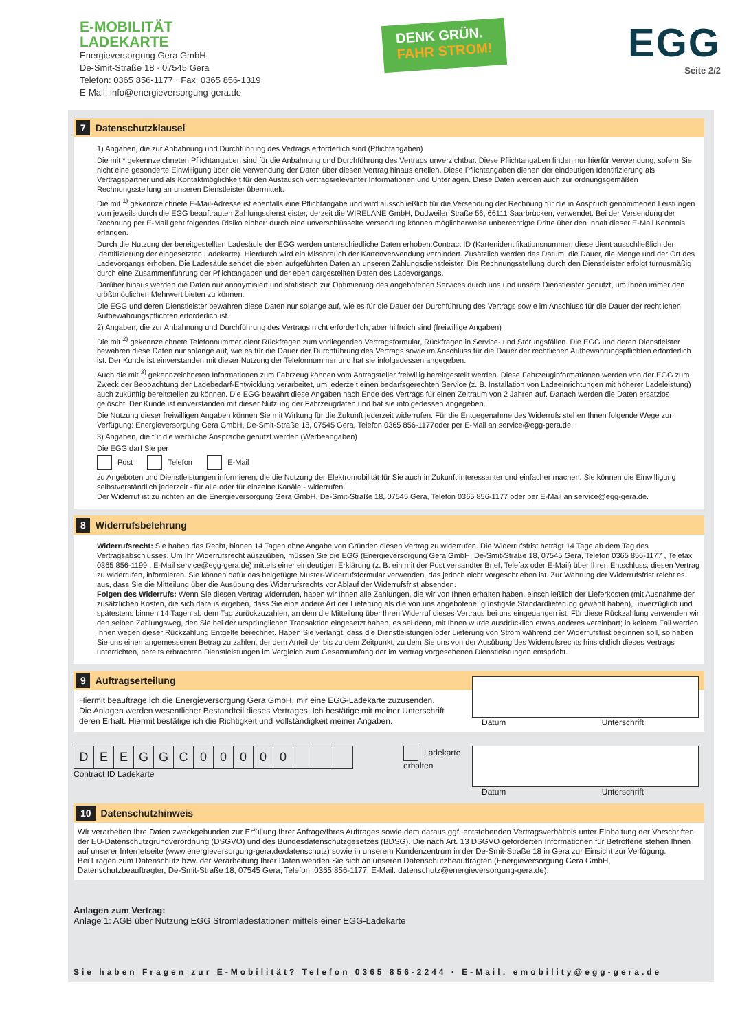E-MOBILITÄT
LADEKARTE
Energieversorgung Gera GmbH
De-Smit-Straße 18 · 07545 Gera
Telefon: 0365 856-1177 · Fax: 0365 856-1319
E-Mail: info@energieversorgung-gera.de
DENK GRÜN.
FAHR STROM!
EGG
Seite 2/2
7 Datenschutzklausel
1) Angaben, die zur Anbahnung und Durchführung des Vertrags erforderlich sind (Pflichtangaben)
Die mit * gekennzeichneten Pflichtangaben sind für die Anbahnung und Durchführung des Vertrags unverzichtbar. Diese Pflichtangaben finden nur hierfür Verwendung, sofern Sie nicht eine gesonderte Einwilligung über die Verwendung der Daten über diesen Vertrag hinaus erteilen. Diese Pflichtangaben dienen der eindeutigen Identifizierung als Vertragspartner und als Kontaktmöglichkeit für den Austausch vertragsrelevanter Informationen und Unterlagen. Diese Daten werden auch zur ordnungsgemäßen Rechnungsstellung an unseren Dienstleister übermittelt.
Die mit <sup>1)</sup> gekennzeichnete E-Mail-Adresse ist ebenfalls eine Pflichtangabe und wird ausschließlich für die Versendung der Rechnung für die in Anspruch genommenen Leistungen vom jeweils durch die EGG beauftragten Zahlungsdienstleister, derzeit die WIRELANE GmbH, Dudweiler Straße 56, 66111 Saarbrücken, verwendet. Bei der Versendung der Rechnung per E-Mail geht folgendes Risiko einher: durch eine unverschlüsselte Versendung können möglicherweise unberechtigte Dritte über den Inhalt dieser E-Mail Kenntnis erlangen.
Durch die Nutzung der bereitgestellten Ladesäule der EGG werden unterschiedliche Daten erhoben:Contract ID (Kartenidentifikationsnummer, diese dient ausschließlich der Identifizierung der eingesetzten Ladekarte). Hierdurch wird ein Missbrauch der Kartenverwendung verhindert. Zusätzlich werden das Datum, die Dauer, die Menge und der Ort des Ladevorgangs erhoben. Die Ladesäule sendet die eben aufgeführten Daten an unseren Zahlungsdienstleister. Die Rechnungsstellung durch den Dienstleister erfolgt turnusmäßig durch eine Zusammenführung der Pflichtangaben und der eben dargestellten Daten des Ladevorgangs.
Darüber hinaus werden die Daten nur anonymisiert und statistisch zur Optimierung des angebotenen Services durch uns und unsere Dienstleister genutzt, um Ihnen immer den größtmöglichen Mehrwert bieten zu können.
Die EGG und deren Dienstleister bewahren diese Daten nur solange auf, wie es für die Dauer der Durchführung des Vertrags sowie im Anschluss für die Dauer der rechtlichen Aufbewahrungspflichten erforderlich ist.
2) Angaben, die zur Anbahnung und Durchführung des Vertrags nicht erforderlich, aber hilfreich sind (freiwillige Angaben)
Die mit <sup>2)</sup> gekennzeichnete Telefonnummer dient Rückfragen zum vorliegenden Vertragsformular, Rückfragen in Service- und Störungsfällen. Die EGG und deren Dienstleister bewahren diese Daten nur solange auf, wie es für die Dauer der Durchführung des Vertrags sowie im Anschluss für die Dauer der rechtlichen Aufbewahrungspflichten erforderlich ist. Der Kunde ist einverstanden mit dieser Nutzung der Telefonnummer und hat sie infolgedessen angegeben.
Auch die mit <sup>3)</sup> gekennzeichneten Informationen zum Fahrzeug können vom Antragsteller freiwillig bereitgestellt werden. Diese Fahrzeuginformationen werden von der EGG zum Zweck der Beobachtung der Ladebedarf-Entwicklung verarbeitet, um jederzeit einen bedarfsgerechten Service (z. B. Installation von Ladeeinrichtungen mit höherer Ladeleistung) auch zukünftig bereitstellen zu können. Die EGG bewahrt diese Angaben nach Ende des Vertrags für einen Zeitraum von 2 Jahren auf. Danach werden die Daten ersatzlos gelöscht. Der Kunde ist einverstanden mit dieser Nutzung der Fahrzeugdaten und hat sie infolgedessen angegeben.
Die Nutzung dieser freiwilligen Angaben können Sie mit Wirkung für die Zukunft jederzeit widerrufen. Für die Entgegenahme des Widerrufs stehen Ihnen folgende Wege zur Verfügung: Energieversorgung Gera GmbH, De-Smit-Straße 18, 07545 Gera, Telefon 0365 856-1177oder per E-Mail an service@egg-gera.de.
3) Angaben, die für die werbliche Ansprache genutzt werden (Werbeangaben)
Die EGG darf Sie per
Post Telefon E-Mail
zu Angeboten und Dienstleistungen informieren, die die Nutzung der Elektromobilität für Sie auch in Zukunft interessanter und einfacher machen. Sie können die Einwilligung selbstverständlich jederzeit - für alle oder für einzelne Kanäle - widerrufen.
Der Widerruf ist zu richten an die Energieversorgung Gera GmbH, De-Smit-Straße 18, 07545 Gera, Telefon 0365 856-1177 oder per E-Mail an service@egg-gera.de.
8 Widerrufsbelehrung
Widerrufsrecht: Sie haben das Recht, binnen 14 Tagen ohne Angabe von Gründen diesen Vertrag zu widerrufen. Die Widerrufsfrist beträgt 14 Tage ab dem Tag des Vertragsabschlusses. Um Ihr Widerrufsrecht auszuüben, müssen Sie die EGG (Energieversorgung Gera GmbH, De-Smit-Straße 18, 07545 Gera, Telefon 0365 856-1177 , Telefax 0365 856-1199 , E-Mail service@egg-gera.de) mittels einer eindeutigen Erklärung (z. B. ein mit der Post versandter Brief, Telefax oder E-Mail) über Ihren Entschluss, diesen Vertrag zu widerrufen, informieren. Sie können dafür das beigefügte Muster-Widerrufsformular verwenden, das jedoch nicht vorgeschrieben ist. Zur Wahrung der Widerrufsfrist reicht es aus, dass Sie die Mitteilung über die Ausübung des Widerrufsrechts vor Ablauf der Widerrufsfrist absenden.
Folgen des Widerrufs: Wenn Sie diesen Vertrag widerrufen, haben wir Ihnen alle Zahlungen, die wir von Ihnen erhalten haben, einschließlich der Lieferkosten (mit Ausnahme der zusätzlichen Kosten, die sich daraus ergeben, dass Sie eine andere Art der Lieferung als die von uns angebotene, günstigste Standardlieferung gewählt haben), unverzüglich und spätestens binnen 14 Tagen ab dem Tag zurückzuzahlen, an dem die Mitteilung über Ihren Widerruf dieses Vertrags bei uns eingegangen ist. Für diese Rückzahlung verwenden wir den selben Zahlungsweg, den Sie bei der ursprünglichen Transaktion eingesetzt haben, es sei denn, mit Ihnen wurde ausdrücklich etwas anderes vereinbart; in keinem Fall werden Ihnen wegen dieser Rückzahlung Entgelte berechnet. Haben Sie verlangt, dass die Dienstleistungen oder Lieferung von Strom während der Widerrufsfrist beginnen soll, so haben Sie uns einen angemessenen Betrag zu zahlen, der dem Anteil der bis zu dem Zeitpunkt, zu dem Sie uns von der Ausübung des Widerrufsrechts hinsichtlich dieses Vertrags unterrichten, bereits erbrachten Dienstleistungen im Vergleich zum Gesamtumfang der im Vertrag vorgesehenen Dienstleistungen entspricht.
9 Auftragserteilung
Hiermit beauftrage ich die Energieversorgung Gera GmbH, mir eine EGG-Ladekarte zuzusenden.
Die Anlagen werden wesentlicher Bestandteil dieses Vertrages. Ich bestätige mit meiner Unterschrift deren Erhalt. Hiermit bestätige ich die Richtigkeit und Vollständigkeit meiner Angaben.
Datum Unterschrift
| D | E | E | G | G | C | 0 | 0 | 0 | 0 | 0 | | | |
Contract ID Ladekarte
Ladekarte erhalten
Datum Unterschrift
10 Datenschutzhinweis
Wir verarbeiten Ihre Daten zweckgebunden zur Erfüllung Ihrer Anfrage/Ihres Auftrages sowie dem daraus ggf. entstehenden Vertragsverhältnis unter Einhaltung der Vorschriften der EU-Datenschutzgrundverordnung (DSGVO) und des Bundesdatenschutzgesetzes (BDSG). Die nach Art. 13 DSGVO geforderten Informationen für Betroffene stehen Ihnen auf unserer Internetseite (www.energieversorgung-gera.de/datenschutz) sowie in unserem Kundenzentrum in der De-Smit-Straße 18 in Gera zur Einsicht zur Verfügung.
Bei Fragen zum Datenschutz bzw. der Verarbeitung Ihrer Daten wenden Sie sich an unseren Datenschutzbeauftragten (Energieversorgung Gera GmbH, Datenschutzbeauftragter, De-Smit-Straße 18, 07545 Gera, Telefon: 0365 856-1177, E-Mail: datenschutz@energieversorgung-gera.de).
Anlagen zum Vertrag:
Anlage 1: AGB über Nutzung EGG Stromladestationen mittels einer EGG-Ladekarte
Sie haben Fragen zur E-Mobilität? Telefon 0365 856-2244 · E-Mail: emobility@egg-gera.de